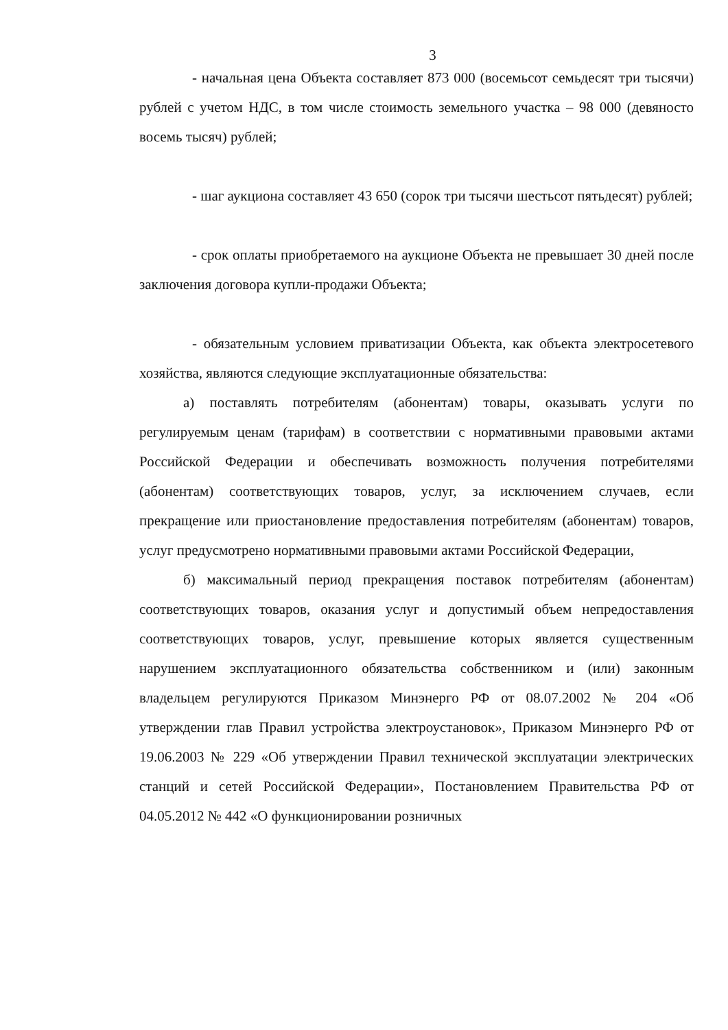3
- начальная цена Объекта составляет 873 000 (восемьсот семьдесят три тысячи) рублей с учетом НДС, в том числе стоимость земельного участка – 98 000 (девяносто восемь тысяч) рублей;
- шаг аукциона составляет 43 650 (сорок три тысячи шестьсот пятьдесят) рублей;
- срок оплаты приобретаемого на аукционе Объекта не превышает 30 дней после заключения договора купли-продажи Объекта;
- обязательным условием приватизации Объекта, как объекта электросетевого хозяйства, являются следующие эксплуатационные обязательства:
а) поставлять потребителям (абонентам) товары, оказывать услуги по регулируемым ценам (тарифам) в соответствии с нормативными правовыми актами Российской Федерации и обеспечивать возможность получения потребителями (абонентам) соответствующих товаров, услуг, за исключением случаев, если прекращение или приостановление предоставления потребителям (абонентам) товаров, услуг предусмотрено нормативными правовыми актами Российской Федерации,
б) максимальный период прекращения поставок потребителям (абонентам) соответствующих товаров, оказания услуг и допустимый объем непредоставления соответствующих товаров, услуг, превышение которых является существенным нарушением эксплуатационного обязательства собственником и (или) законным владельцем регулируются Приказом Минэнерго РФ от 08.07.2002 № 204 «Об утверждении глав Правил устройства электроустановок», Приказом Минэнерго РФ от 19.06.2003 № 229 «Об утверждении Правил технической эксплуатации электрических станций и сетей Российской Федерации», Постановлением Правительства РФ от 04.05.2012 № 442 «О функционировании розничных